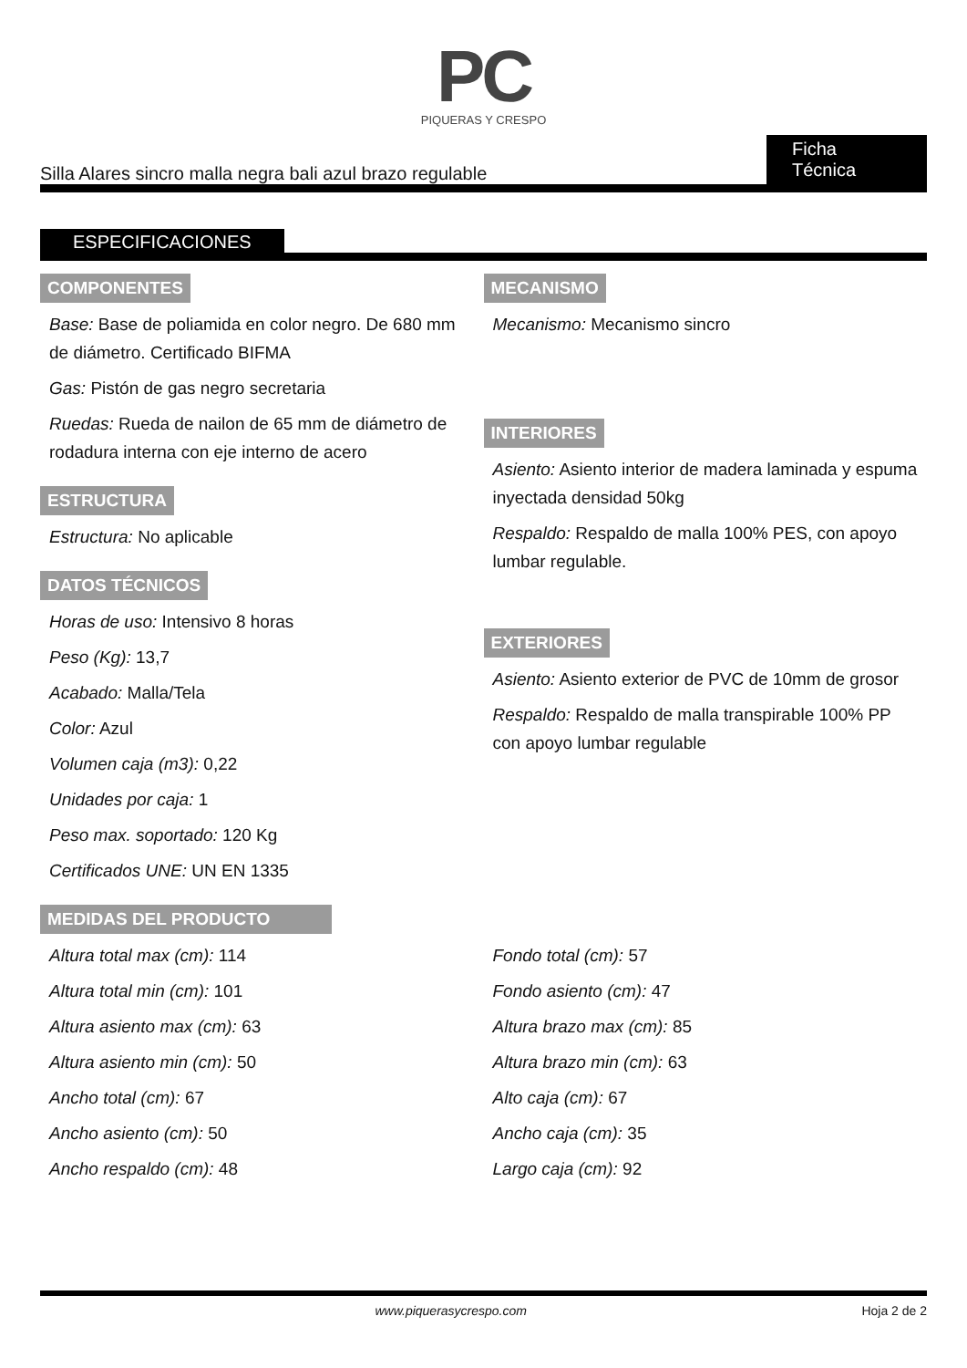PC
PIQUERAS Y CRESPO
Silla Alares sincro malla negra bali azul brazo regulable Ficha Técnica
ESPECIFICACIONES
COMPONENTES
Base: Base de poliamida en color negro. De 680 mm de diámetro. Certificado BIFMA
Gas: Pistón de gas negro secretaria
Ruedas: Rueda de nailon de 65 mm de diámetro de rodadura interna con eje interno de acero
ESTRUCTURA
Estructura: No aplicable
DATOS TÉCNICOS
Horas de uso: Intensivo 8 horas
Peso (Kg): 13,7
Acabado: Malla/Tela
Color: Azul
Volumen caja (m3): 0,22
Unidades por caja: 1
Peso max. soportado: 120 Kg
Certificados UNE: UN EN 1335
MECANISMO
Mecanismo: Mecanismo sincro
INTERIORES
Asiento: Asiento interior de madera laminada y espuma inyectada densidad 50kg
Respaldo: Respaldo de malla 100% PES, con apoyo lumbar regulable.
EXTERIORES
Asiento: Asiento exterior de PVC de 10mm de grosor
Respaldo: Respaldo de malla transpirable 100% PP con apoyo lumbar regulable
MEDIDAS DEL PRODUCTO
Altura total max (cm): 114
Altura total min (cm): 101
Altura asiento max (cm): 63
Altura asiento min (cm): 50
Ancho total (cm): 67
Ancho asiento (cm): 50
Ancho respaldo (cm): 48
Fondo total (cm): 57
Fondo asiento (cm): 47
Altura brazo max (cm): 85
Altura brazo min (cm): 63
Alto caja (cm): 67
Ancho caja (cm): 35
Largo caja (cm): 92
www.piquerasycrespo.com Hoja 2 de 2